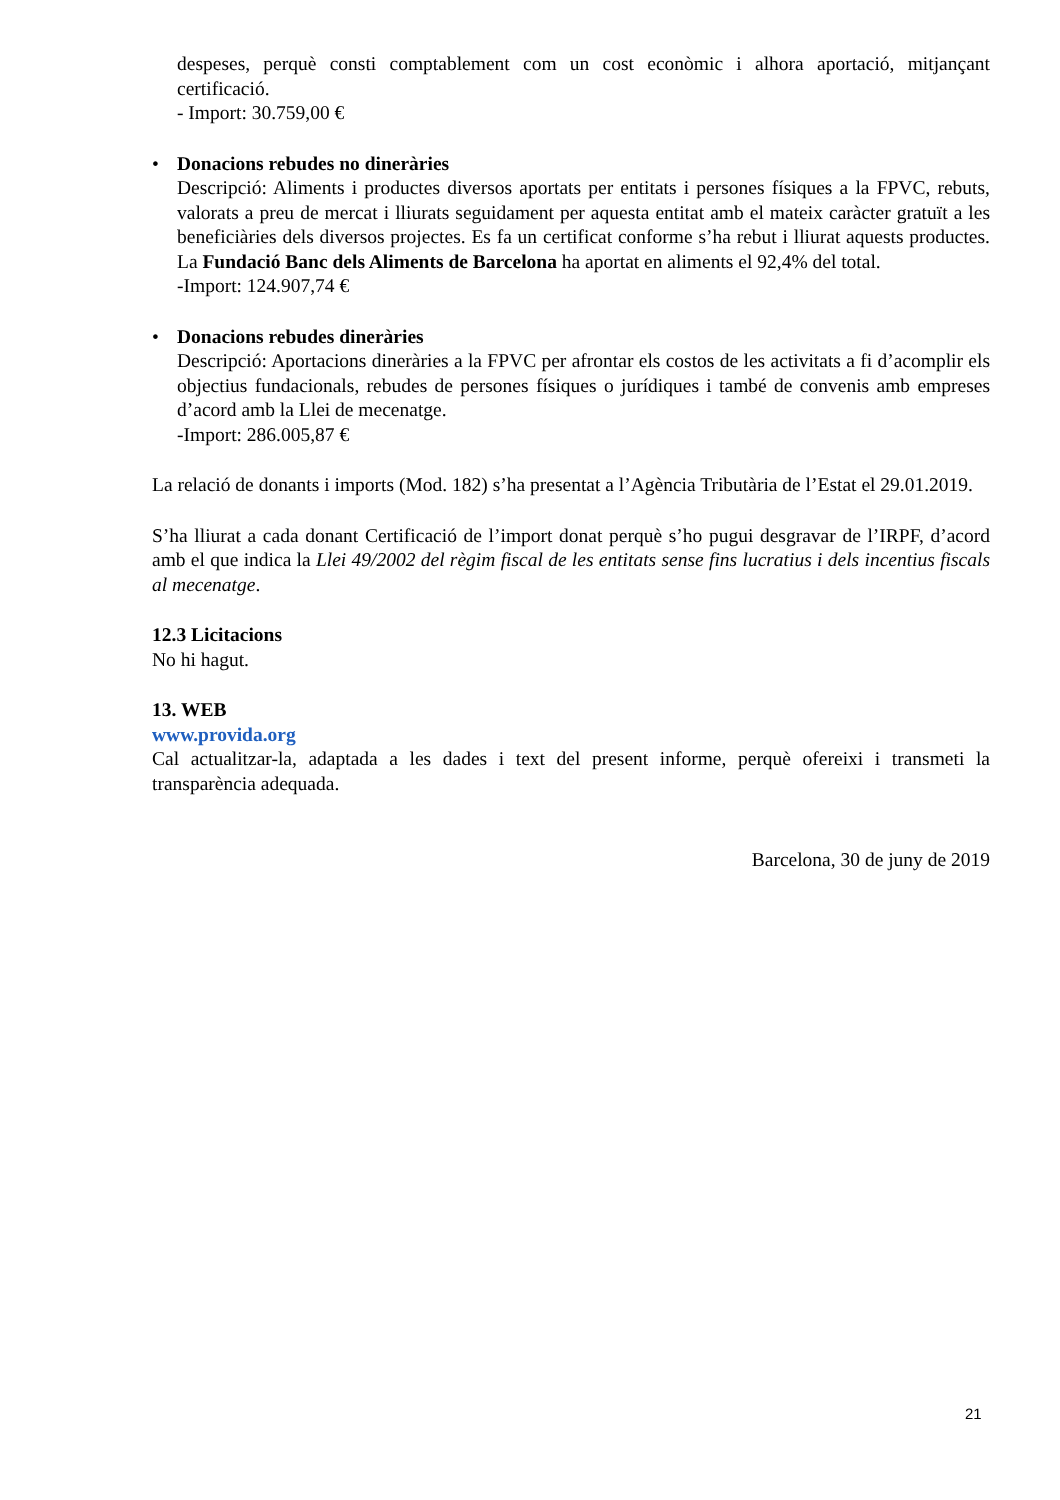despeses, perquè consti comptablement com un cost econòmic i alhora aportació, mitjançant certificació.
- Import: 30.759,00 €
•
Donacions rebudes no dineràries
Descripció: Aliments i productes diversos aportats per entitats i persones físiques a la FPVC, rebuts, valorats a preu de mercat i lliurats seguidament per aquesta entitat amb el mateix caràcter gratuït a les beneficiàries dels diversos projectes. Es fa un certificat conforme s’ha rebut i lliurat aquests productes. La Fundació Banc dels Aliments de Barcelona ha aportat en aliments el 92,4% del total.
-Import: 124.907,74 €
•
Donacions rebudes dineràries
Descripció: Aportacions dineràries a la FPVC per afrontar els costos de les activitats a fi d’acomplir els objectius fundacionals, rebudes de persones físiques o jurídiques i també de convenis amb empreses d’acord amb la Llei de mecenatge.
-Import: 286.005,87 €
La relació de donants i imports (Mod. 182) s’ha presentat a l’Agència Tributària de l’Estat el 29.01.2019.
S’ha lliurat a cada donant Certificació de l’import donat perquè s’ho pugui desgravar de l’IRPF, d’acord amb el que indica la Llei 49/2002 del règim fiscal de les entitats sense fins lucratius i dels incentius fiscals al mecenatge.
12.3 Licitacions
No hi hagut.
13. WEB
www.provida.org
Cal actualitzar-la, adaptada a les dades i text del present informe, perquè ofereixi i transmeti la transparència adequada.
Barcelona, 30 de juny de 2019
21